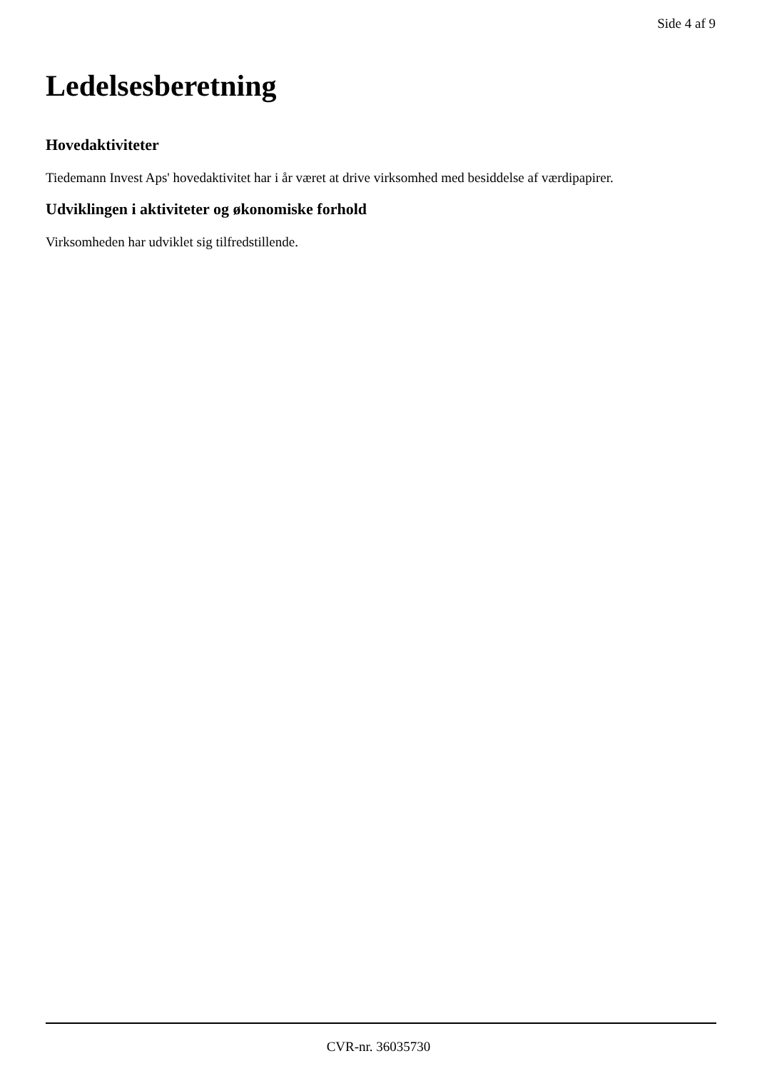Side 4 af 9
Ledelsesberetning
Hovedaktiviteter
Tiedemann Invest Aps' hovedaktivitet har i år været at drive virksomhed med besiddelse af værdipapirer.
Udviklingen i aktiviteter og økonomiske forhold
Virksomheden har udviklet sig tilfredstillende.
CVR-nr. 36035730